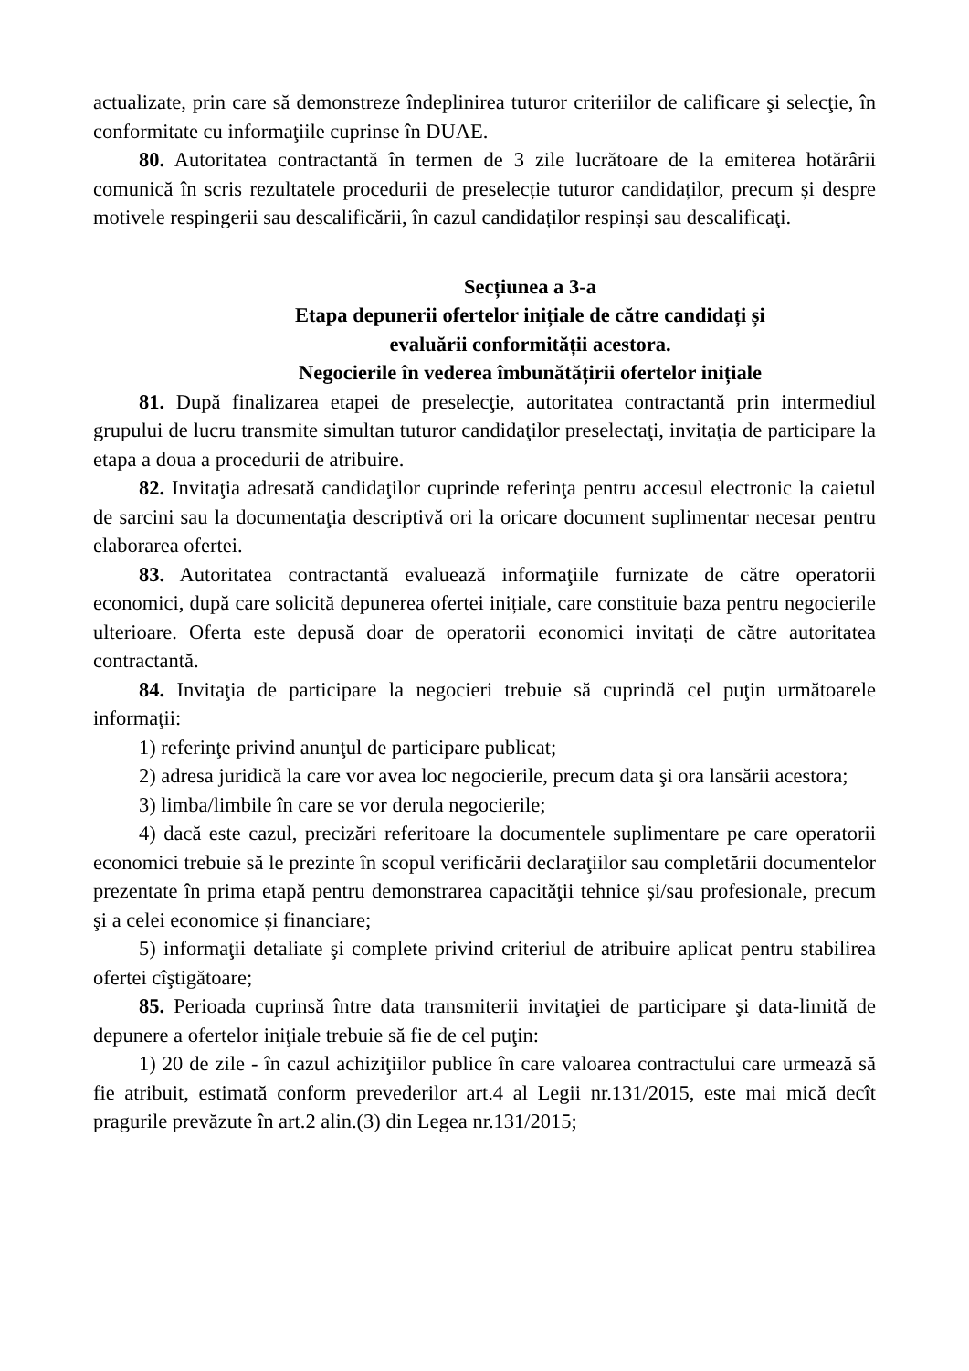actualizate, prin care să demonstreze îndeplinirea tuturor criteriilor de calificare şi selecţie, în conformitate cu informaţiile cuprinse în DUAE.
80. Autoritatea contractantă în termen de 3 zile lucrătoare de la emiterea hotărârii comunică în scris rezultatele procedurii de preselecție tuturor candidaților, precum și despre motivele respingerii sau descalificării, în cazul candidaților respinși sau descalificaţi.
Secțiunea a 3-a
Etapa depunerii ofertelor inițiale de către candidați și
evaluării conformității acestora.
Negocierile în vederea îmbunătățirii ofertelor inițiale
81. După finalizarea etapei de preselecţie, autoritatea contractantă prin intermediul grupului de lucru transmite simultan tuturor candidaţilor preselectaţi, invitaţia de participare la etapa a doua a procedurii de atribuire.
82. Invitaţia adresată candidaţilor cuprinde referinţa pentru accesul electronic la caietul de sarcini sau la documentaţia descriptivă ori la oricare document suplimentar necesar pentru elaborarea ofertei.
83. Autoritatea contractantă evaluează informaţiile furnizate de către operatorii economici, după care solicită depunerea ofertei inițiale, care constituie baza pentru negocierile ulterioare. Oferta este depusă doar de operatorii economici invitați de către autoritatea contractantă.
84. Invitaţia de participare la negocieri trebuie să cuprindă cel puţin următoarele informaţii:
1) referinţe privind anunţul de participare publicat;
2) adresa juridică la care vor avea loc negocierile, precum data şi ora lansării acestora;
3) limba/limbile în care se vor derula negocierile;
4) dacă este cazul, precizări referitoare la documentele suplimentare pe care operatorii economici trebuie să le prezinte în scopul verificării declaraţiilor sau completării documentelor prezentate în prima etapă pentru demonstrarea capacităţii tehnice și/sau profesionale, precum şi a celei economice și financiare;
5) informaţii detaliate şi complete privind criteriul de atribuire aplicat pentru stabilirea ofertei cîştigătoare;
85. Perioada cuprinsă între data transmiterii invitaţiei de participare şi data-limită de depunere a ofertelor iniţiale trebuie să fie de cel puţin:
1) 20 de zile - în cazul achiziţiilor publice în care valoarea contractului care urmează să fie atribuit, estimată conform prevederilor art.4 al Legii nr.131/2015, este mai mică decît pragurile prevăzute în art.2 alin.(3) din Legea nr.131/2015;